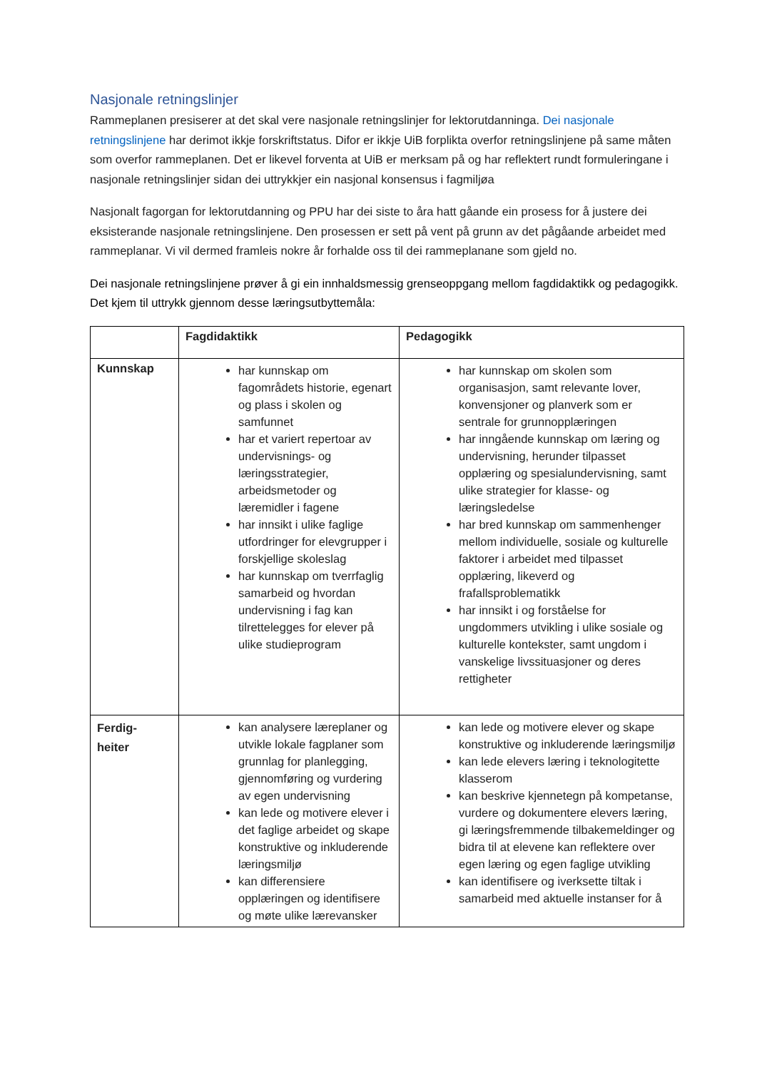Nasjonale retningslinjer
Rammeplanen presiserer at det skal vere nasjonale retningslinjer for lektorutdanninga. Dei nasjonale retningslinjene har derimot ikkje forskriftstatus. Difor er ikkje UiB forplikta overfor retningslinjene på same måten som overfor rammeplanen. Det er likevel forventa at UiB er merksam på og har reflektert rundt formuleringane i nasjonale retningslinjer sidan dei uttrykkjer ein nasjonal konsensus i fagmiljøa
Nasjonalt fagorgan for lektorutdanning og PPU har dei siste to åra hatt gåande ein prosess for å justere dei eksisterande nasjonale retningslinjene. Den prosessen er sett på vent på grunn av det pågåande arbeidet med rammeplanar. Vi vil dermed framleis nokre år forhalde oss til dei rammeplanane som gjeld no.
Dei nasjonale retningslinjene prøver å gi ein innhaldsmessig grenseoppgang mellom fagdidaktikk og pedagogikk. Det kjem til uttrykk gjennom desse læringsutbyttemåla:
| | Fagdidaktikk | Pedagogikk |
| --- | --- | --- |
| Kunnskap | har kunnskap om fagområdets historie, egenart og plass i skolen og samfunnet har et variert repertoar av undervisnings- og læringsstrategier, arbeidsmetoder og læremidler i fagene har innsikt i ulike faglige utfordringer for elevgrupper i forskjellige skoleslag har kunnskap om tverrfaglig samarbeid og hvordan undervisning i fag kan tilrettelegges for elever på ulike studieprogram | har kunnskap om skolen som organisasjon, samt relevante lover, konvensjoner og planverk som er sentrale for grunnopplæringen har inngående kunnskap om læring og undervisning, herunder tilpasset opplæring og spesialundervisning, samt ulike strategier for klasse- og læringsledelse har bred kunnskap om sammenhenger mellom individuelle, sosiale og kulturelle faktorer i arbeidet med tilpasset opplæring, likeverd og frafallsproblematikk har innsikt i og forståelse for ungdommers utvikling i ulike sosiale og kulturelle kontekster, samt ungdom i vanskelige livssituasjoner og deres rettigheter |
| Ferdig- heiter | kan analysere læreplaner og utvikle lokale fagplaner som grunnlag for planlegging, gjennomføring og vurdering av egen undervisning kan lede og motivere elever i det faglige arbeidet og skape konstruktive og inkluderende læringsmiljø kan differensiere opplæringen og identifisere og møte ulike lærevansker | kan lede og motivere elever og skape konstruktive og inkluderende læringsmiljø kan lede elevers læring i teknologitette klasserom kan beskrive kjennetegn på kompetanse, vurdere og dokumentere elevers læring, gi læringsfremmende tilbakemeldinger og bidra til at elevene kan reflektere over egen læring og egen faglige utvikling kan identifisere og iverksette tiltak i samarbeid med aktuelle instanser for å |